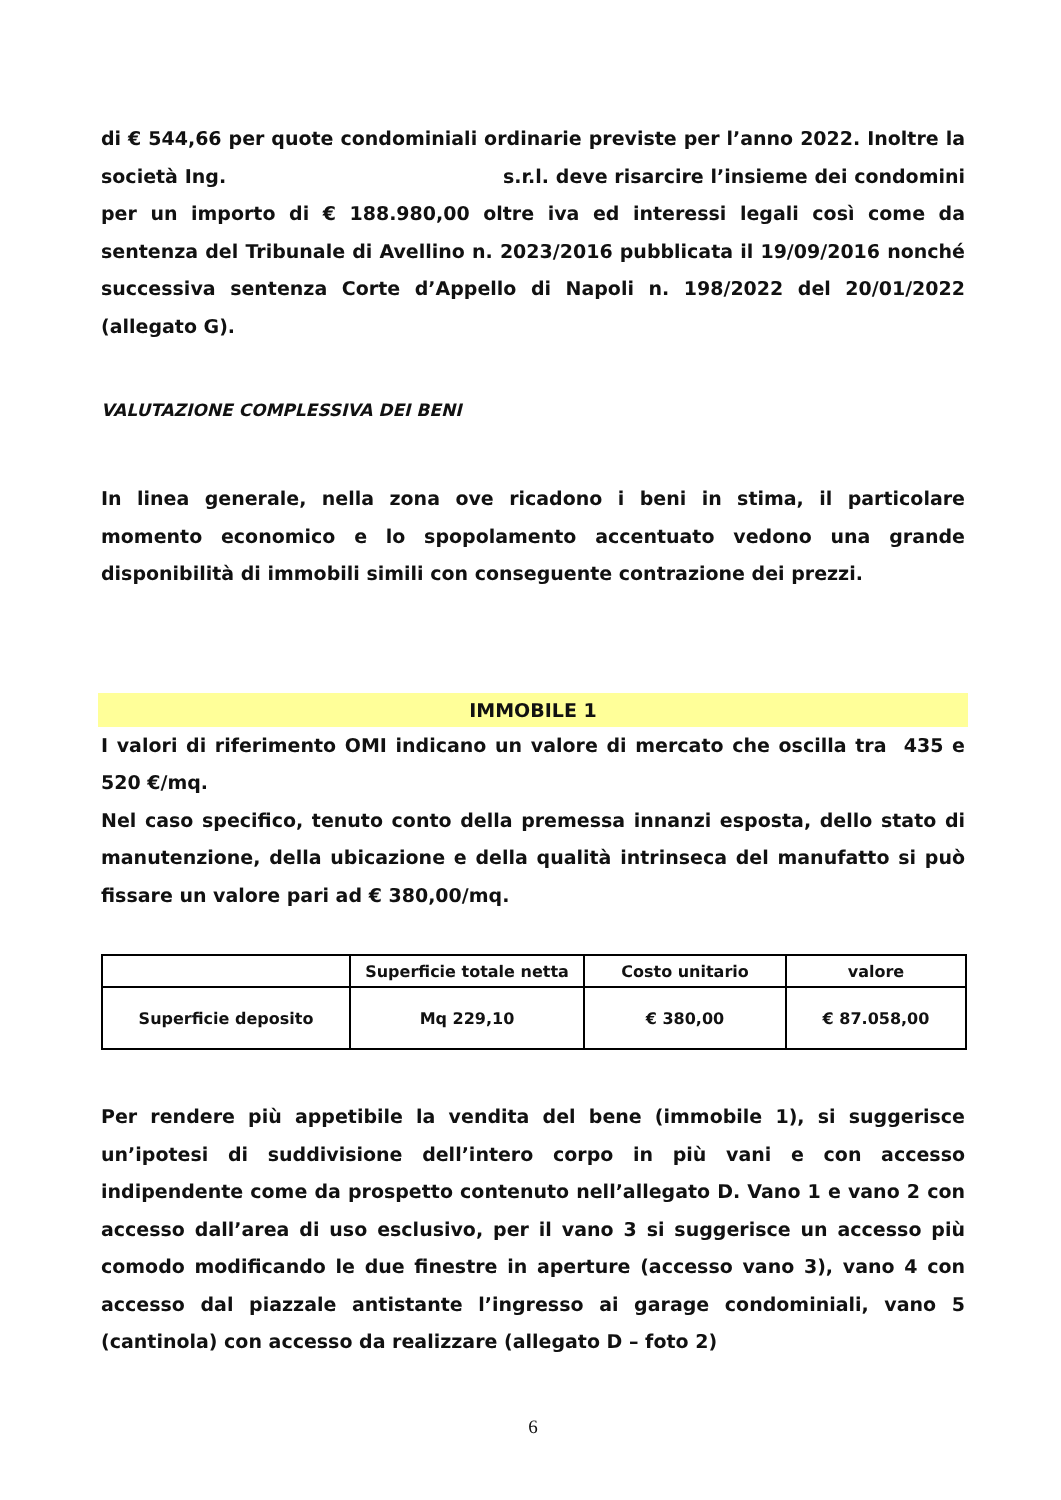di € 544,66 per quote condominiali ordinarie previste per l’anno 2022. Inoltre la società Ing. s.r.l. deve risarcire l’insieme dei condomini per un importo di € 188.980,00 oltre iva ed interessi legali così come da sentenza del Tribunale di Avellino n. 2023/2016 pubblicata il 19/09/2016 nonché successiva sentenza Corte d’Appello di Napoli n. 198/2022 del 20/01/2022 (allegato G).
VALUTAZIONE COMPLESSIVA DEI BENI
In linea generale, nella zona ove ricadono i beni in stima, il particolare momento economico e lo spopolamento accentuato vedono una grande disponibilità di immobili simili con conseguente contrazione dei prezzi.
IMMOBILE 1
I valori di riferimento OMI indicano un valore di mercato che oscilla tra 435 e 520 €/mq.
Nel caso specifico, tenuto conto della premessa innanzi esposta, dello stato di manutenzione, della ubicazione e della qualità intrinseca del manufatto si può fissare un valore pari ad € 380,00/mq.
| | Superficie totale netta | Costo unitario | valore |
| --- | --- | --- | --- |
| Superficie deposito | Mq 229,10 | € 380,00 | € 87.058,00 |
Per rendere più appetibile la vendita del bene (immobile 1), si suggerisce un’ipotesi di suddivisione dell’intero corpo in più vani e con accesso indipendente come da prospetto contenuto nell’allegato D. Vano 1 e vano 2 con accesso dall’area di uso esclusivo, per il vano 3 si suggerisce un accesso più comodo modificando le due finestre in aperture (accesso vano 3), vano 4 con accesso dal piazzale antistante l’ingresso ai garage condominiali, vano 5 (cantinola) con accesso da realizzare (allegato D – foto 2)
6